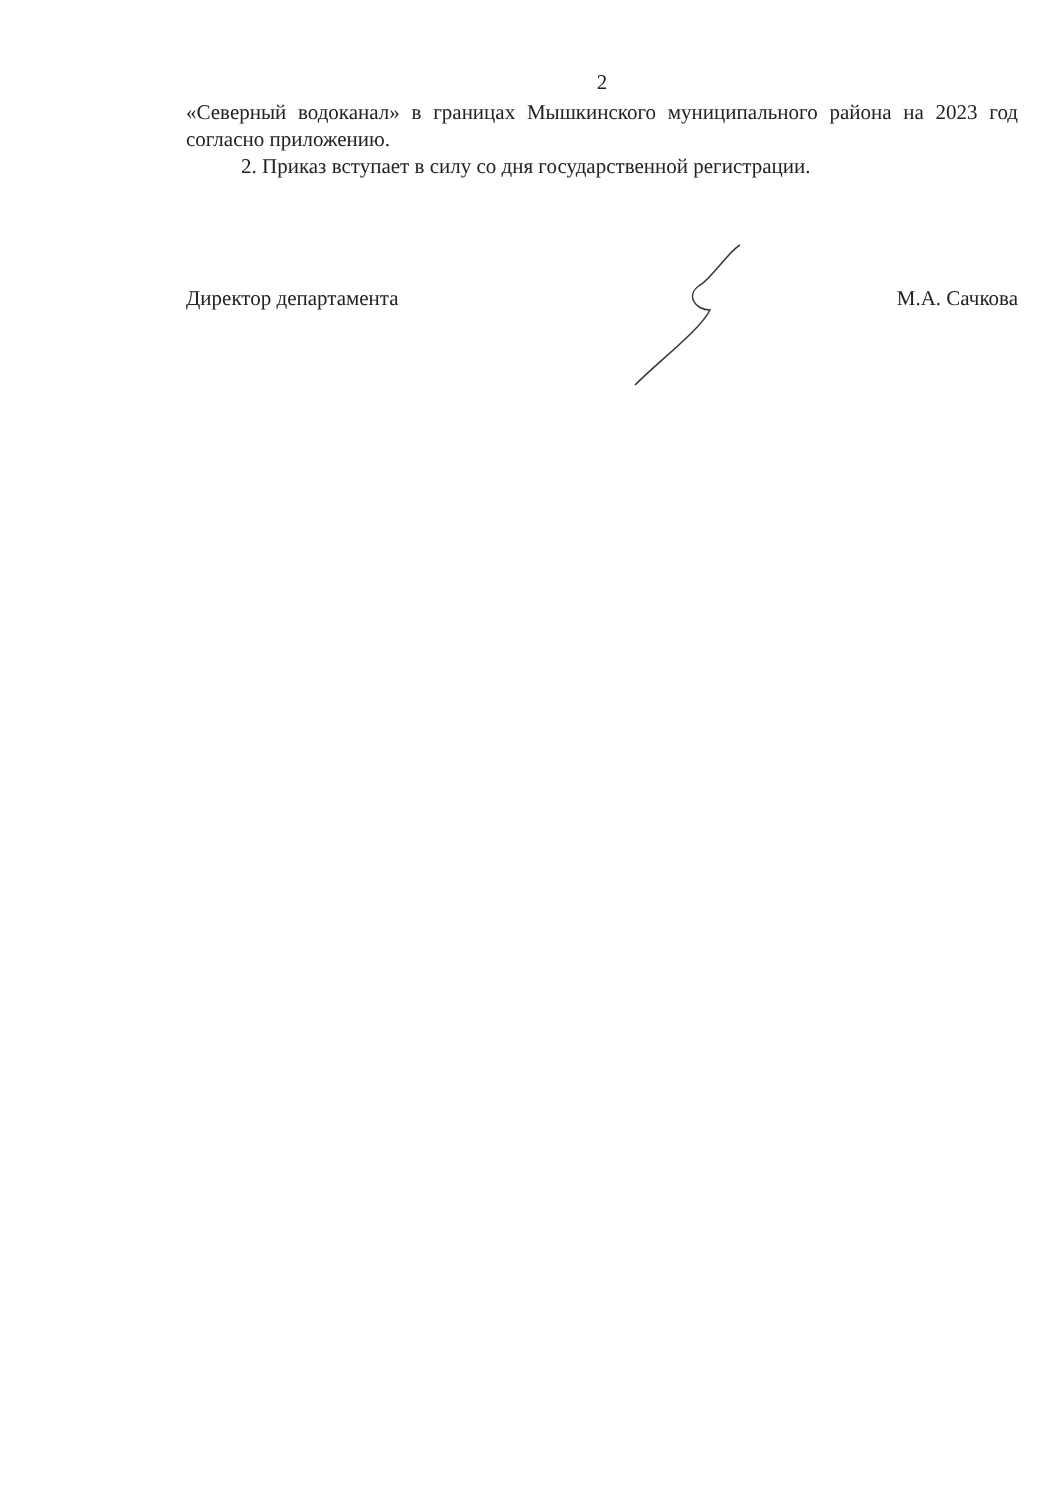2
«Северный водоканал» в границах Мышкинского муниципального района на 2023 год согласно приложению.
2. Приказ вступает в силу со дня государственной регистрации.
Директор департамента М.А. Сачкова